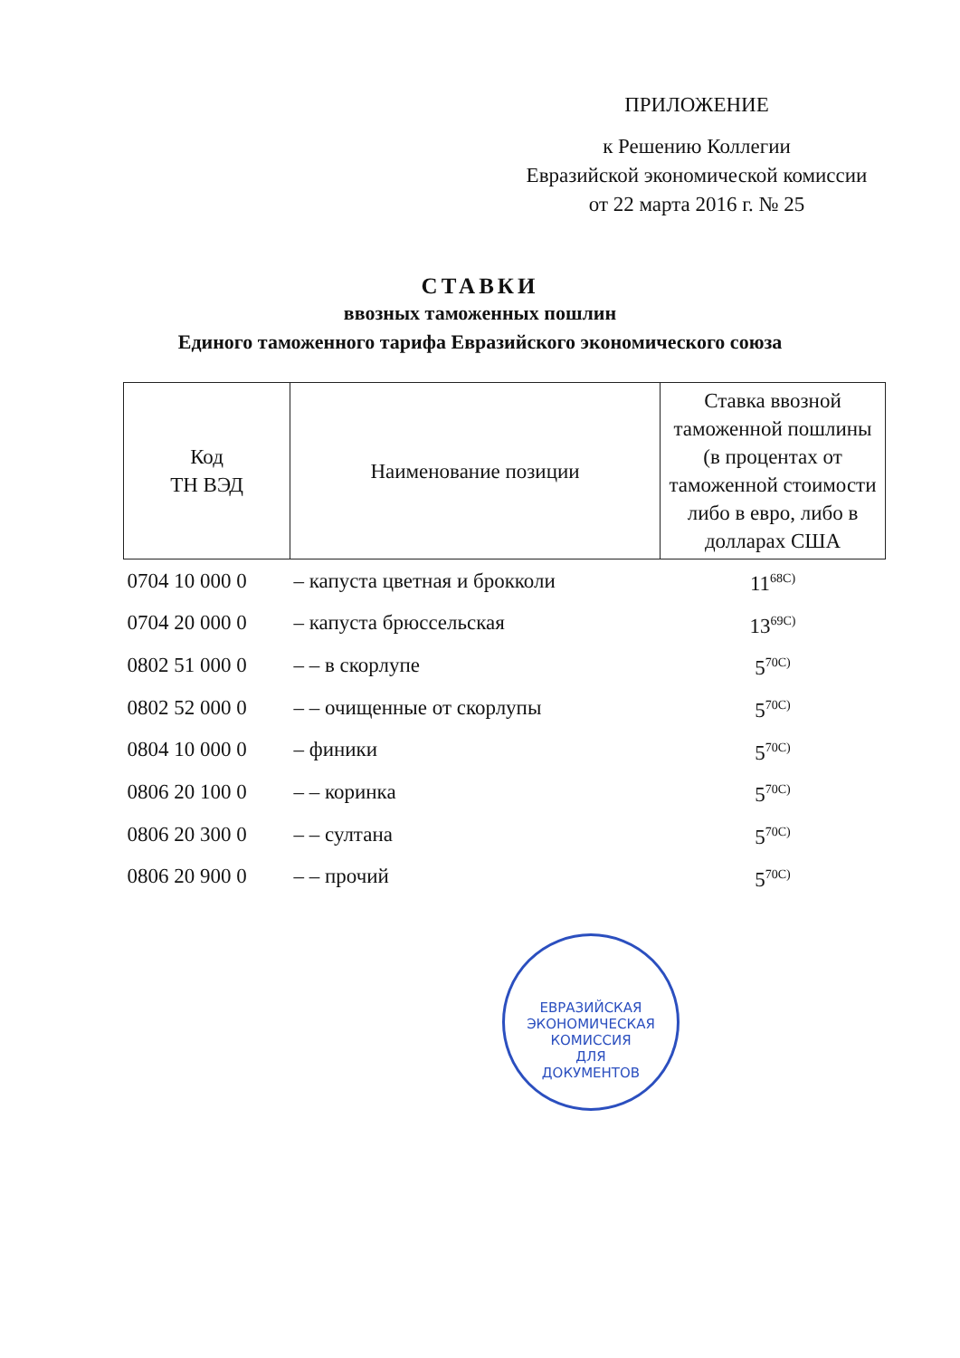ПРИЛОЖЕНИЕ
к Решению Коллегии
Евразийской экономической комиссии
от 22 марта 2016 г. № 25
СТАВКИ
ввозных таможенных пошлин
Единого таможенного тарифа Евразийского экономического союза
| Код ТН ВЭД | Наименование позиции | Ставка ввозной таможенной пошлины (в процентах от таможенной стоимости либо в евро, либо в долларах США |
| --- | --- | --- |
| 0704 10 000 0 | – капуста цветная и брокколи | 11<sup>68С)</sup> |
| 0704 20 000 0 | – капуста брюссельская | 13<sup>69С)</sup> |
| 0802 51 000 0 | – – в скорлупе | 5<sup>70С)</sup> |
| 0802 52 000 0 | – – очищенные от скорлупы | 5<sup>70С)</sup> |
| 0804 10 000 0 | – финики | 5<sup>70С)</sup> |
| 0806 20 100 0 | – – коринка | 5<sup>70С)</sup> |
| 0806 20 300 0 | – – султана | 5<sup>70С)</sup> |
| 0806 20 900 0 | – – прочий | 5<sup>70С)</sup> |
ЕВРАЗИЙСКАЯ ЭКОНОМИЧЕСКАЯ КОМИССИЯ
ДЛЯ
ДОКУМЕНТОВ